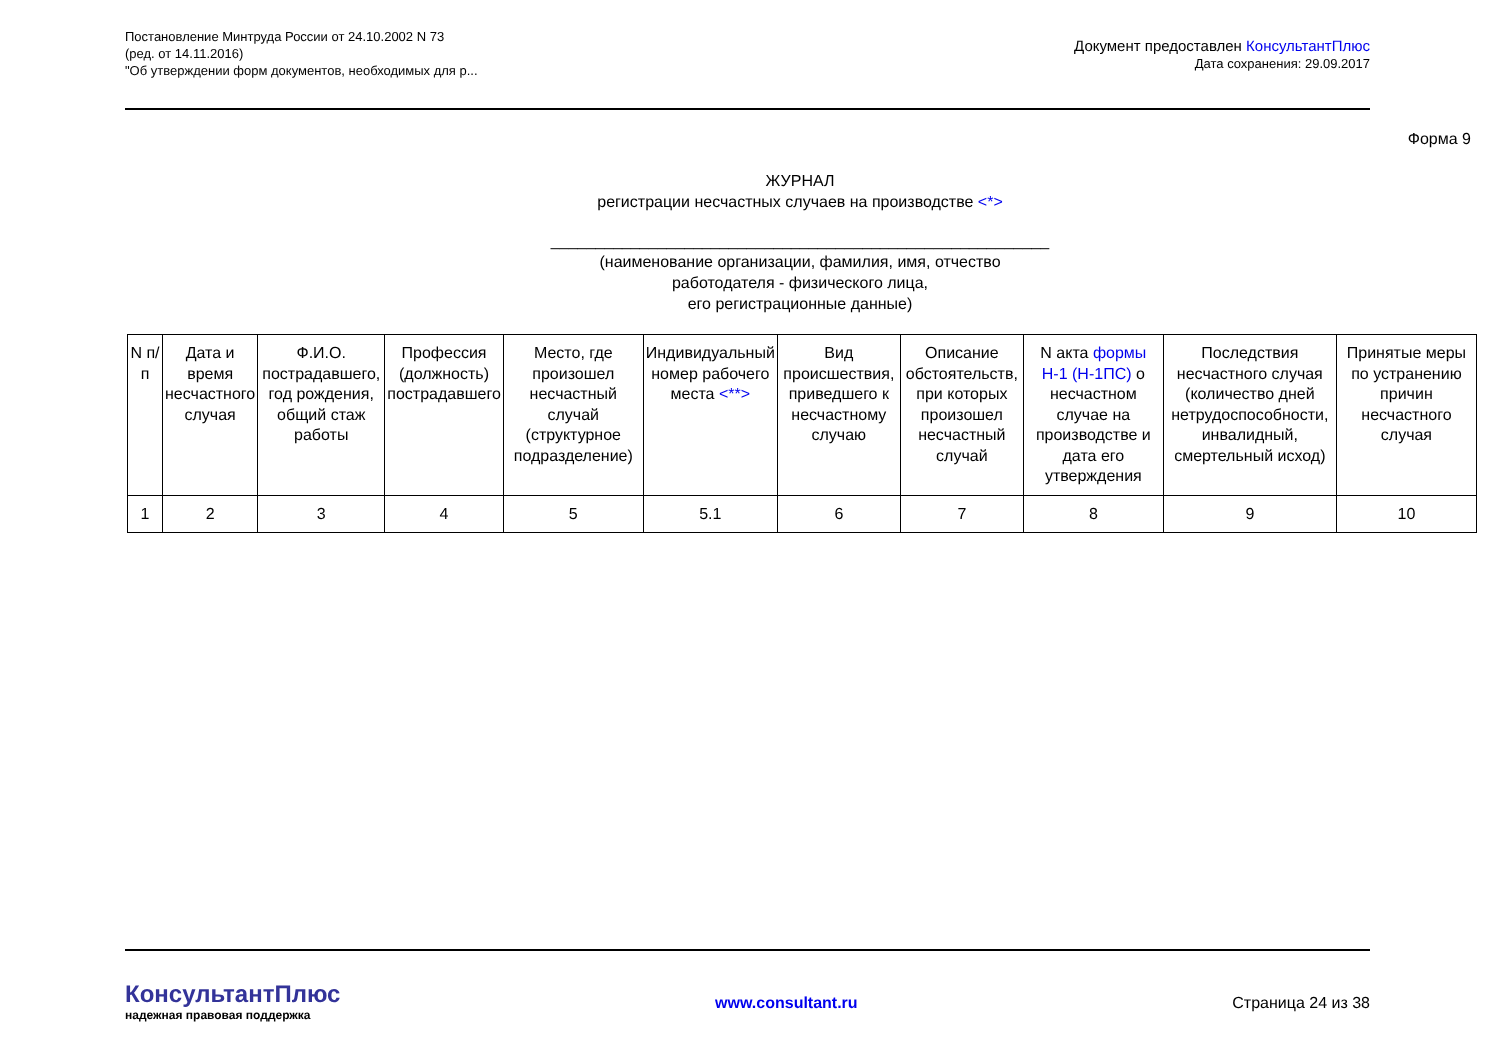Постановление Минтруда России от 24.10.2002 N 73
(ред. от 14.11.2016)
"Об утверждении форм документов, необходимых для р...
Документ предоставлен КонсультантПлюс
Дата сохранения: 29.09.2017
Форма 9
ЖУРНАЛ
регистрации несчастных случаев на производстве <*>
________________________________________________________
(наименование организации, фамилия, имя, отчество
работодателя - физического лица,
его регистрационные данные)
| N п/п | Дата и время несчастного случая | Ф.И.О. пострадавшего, год рождения, общий стаж работы | Профессия (должность) пострадавшего | Место, где произошел несчастный случай (структурное подразделение) | Индивидуальный номер рабочего места <**> | Вид происшествия, приведшего к несчастному случаю | Описание обстоятельств, при которых произошел несчастный случай | N акта формы Н-1 (Н-1ПС) о несчастном случае на производстве и дата его утверждения | Последствия несчастного случая (количество дней нетрудоспособности, инвалидный, смертельный исход) | Принятые меры по устранению причин несчастного случая |
| 1 | 2 | 3 | 4 | 5 | 5.1 | 6 | 7 | 8 | 9 | 10 |
КонсультантПлюс
надежная правовая поддержка
www.consultant.ru Страница 24 из 38